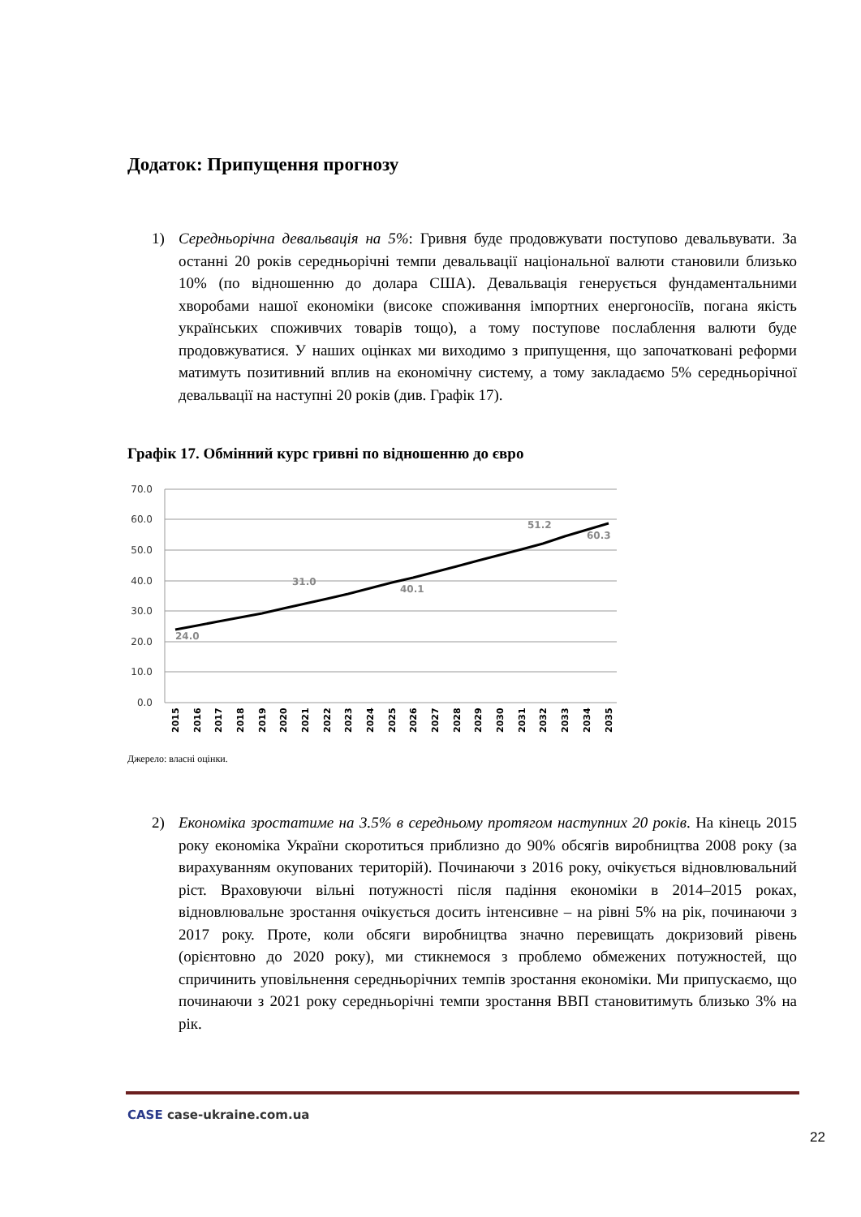Додаток: Припущення прогнозу
1)
Середньорічна девальвація на 5%: Гривня буде продовжувати поступово девальвувати. За останні 20 років середньорічні темпи девальвації національної валюти становили близько 10% (по відношенню до долара США). Девальвація генерується фундаментальними хворобами нашої економіки (високе споживання імпортних енергоносіїв, погана якість українських споживчих товарів тощо), а тому поступове послаблення валюти буде продовжуватися. У наших оцінках ми виходимо з припущення, що започатковані реформи матимуть позитивний вплив на економічну систему, а тому закладаємо 5% середньорічної девальвації на наступні 20 років (див. Графік 17).
Графік 17. Обмінний курс гривні по відношенню до євро
70.0
60.0
50.0
40.0
30.0
20.0
10.0
0.0
24.0
31.0
40.1
51.2
60.3
2015
2016
2017
2018
2019
2020
2021
2022
2023
2024
2025
2026
2027
2028
2029
2030
2031
2032
2033
2034
2035
Джерело: власні оцінки.
2)
Економіка зростатиме на 3.5% в середньому протягом наступних 20 років. На кінець 2015 року економіка України скоротиться приблизно до 90% обсягів виробництва 2008 року (за вирахуванням окупованих територій). Починаючи з 2016 року, очікується відновлювальний ріст. Враховуючи вільні потужності після падіння економіки в 2014–2015 роках, відновлювальне зростання очікується досить інтенсивне – на рівні 5% на рік, починаючи з 2017 року. Проте, коли обсяги виробництва значно перевищать докризовий рівень (орієнтовно до 2020 року), ми стикнемося з проблемо обмежених потужностей, що спричинить уповільнення середньорічних темпів зростання економіки. Ми припускаємо, що починаючи з 2021 року середньорічні темпи зростання ВВП становитимуть близько 3% на рік.
CASE case-ukraine.com.ua
22